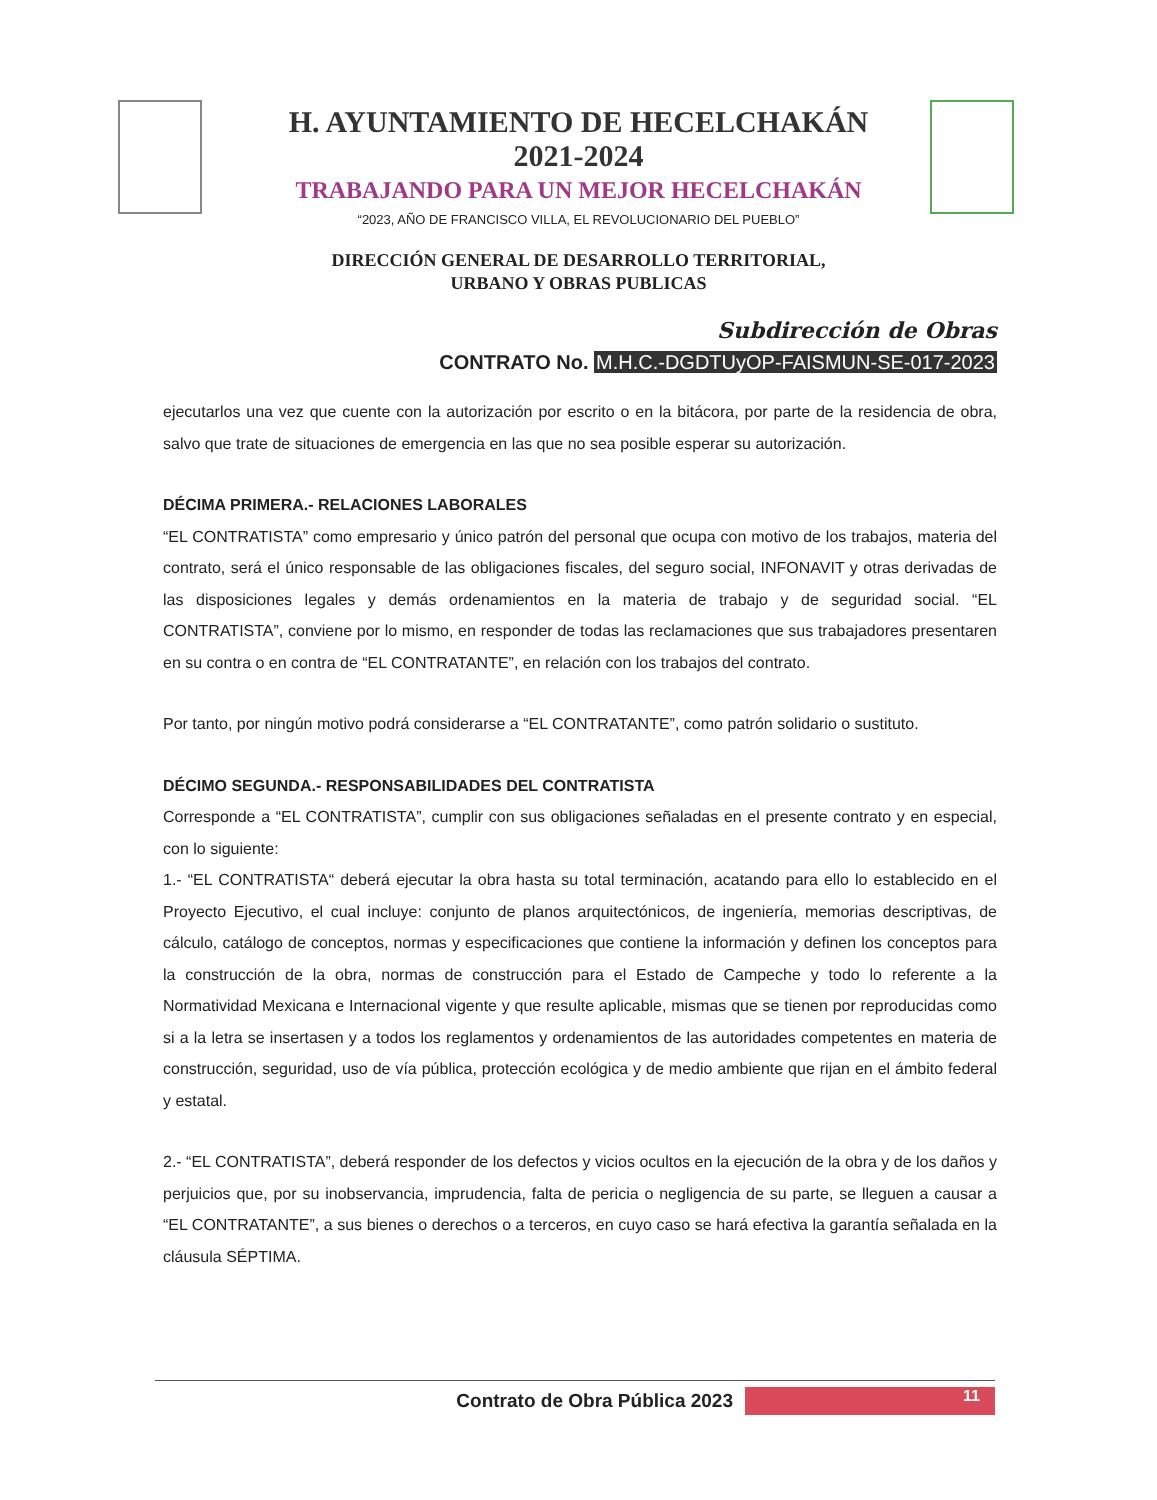H. AYUNTAMIENTO DE HECELCHAKÁN
2021-2024
TRABAJANDO PARA UN MEJOR HECELCHAKÁN
“2023, AÑO DE FRANCISCO VILLA, EL REVOLUCIONARIO DEL PUEBLO”
DIRECCIÓN GENERAL DE DESARROLLO TERRITORIAL,
URBANO Y OBRAS PUBLICAS
Subdirección de Obras
CONTRATO No. M.H.C.-DGDTUyOP-FAISMUN-SE-017-2023
ejecutarlos una vez que cuente con la autorización por escrito o en la bitácora, por parte de la residencia de obra, salvo que trate de situaciones de emergencia en las que no sea posible esperar su autorización.
DÉCIMA PRIMERA.- RELACIONES LABORALES
“EL CONTRATISTA” como empresario y único patrón del personal que ocupa con motivo de los trabajos, materia del contrato, será el único responsable de las obligaciones fiscales, del seguro social, INFONAVIT y otras derivadas de las disposiciones legales y demás ordenamientos en la materia de trabajo y de seguridad social. “EL CONTRATISTA”, conviene por lo mismo, en responder de todas las reclamaciones que sus trabajadores presentaren en su contra o en contra de “EL CONTRATANTE”, en relación con los trabajos del contrato.
Por tanto, por ningún motivo podrá considerarse a “EL CONTRATANTE”, como patrón solidario o sustituto.
DÉCIMO SEGUNDA.- RESPONSABILIDADES DEL CONTRATISTA
Corresponde a “EL CONTRATISTA”, cumplir con sus obligaciones señaladas en el presente contrato y en especial, con lo siguiente:
1.- “EL CONTRATISTA“ deberá ejecutar la obra hasta su total terminación, acatando para ello lo establecido en el Proyecto Ejecutivo, el cual incluye: conjunto de planos arquitectónicos, de ingeniería, memorias descriptivas, de cálculo, catálogo de conceptos, normas y especificaciones que contiene la información y definen los conceptos para la construcción de la obra, normas de construcción para el Estado de Campeche y todo lo referente a la Normatividad Mexicana e Internacional vigente y que resulte aplicable, mismas que se tienen por reproducidas como si a la letra se insertasen y a todos los reglamentos y ordenamientos de las autoridades competentes en materia de construcción, seguridad, uso de vía pública, protección ecológica y de medio ambiente que rijan en el ámbito federal y estatal.
2.- “EL CONTRATISTA”, deberá responder de los defectos y vicios ocultos en la ejecución de la obra y de los daños y perjuicios que, por su inobservancia, imprudencia, falta de pericia o negligencia de su parte, se lleguen a causar a “EL CONTRATANTE”, a sus bienes o derechos o a terceros, en cuyo caso se hará efectiva la garantía señalada en la cláusula SÉPTIMA.
Contrato de Obra Pública 2023
11